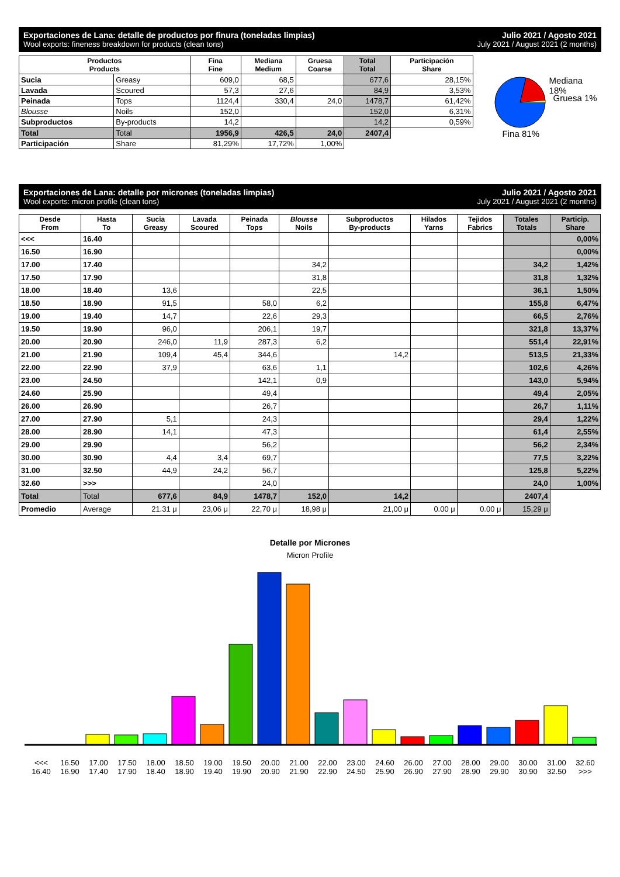Exportaciones de Lana: detalle de productos por finura (toneladas limpias)
Wool exports: fineness breakdown for products (clean tons)
Julio 2021 / Agosto 2021
July 2021 / August 2021 (2 months)
| Productos Products | | Fina Fine | Mediana Medium | Gruesa Coarse | Total Total | Participación Share |
| --- | --- | --- | --- | --- | --- | --- |
| Sucia | Greasy | 609,0 | 68,5 | | 677,6 | 28,15% |
| Lavada | Scoured | 57,3 | 27,6 | | 84,9 | 3,53% |
| Peinada | Tops | 1124,4 | 330,4 | 24,0 | 1478,7 | 61,42% |
| Blousse | Noils | 152,0 | | | 152,0 | 6,31% |
| Subproductos | By-products | 14,2 | | | 14,2 | 0,59% |
| Total | Total | 1956,9 | 426,5 | 24,0 | 2407,4 | |
| Participación | Share | 81,29% | 17,72% | 1,00% | | |
Mediana 18%
Gruesa 1%
Fina 81%
Exportaciones de Lana: detalle por micrones (toneladas limpias)
Wool exports: micron profile (clean tons)
Julio 2021 / Agosto 2021
July 2021 / August 2021 (2 months)
| Desde From | Hasta To | Sucia Greasy | Lavada Scoured | Peinada Tops | Blousse Noils | Subproductos By-products | Hilados Yarns | Tejidos Fabrics | Totales Totals | Particip. Share |
| --- | --- | --- | --- | --- | --- | --- | --- | --- | --- | --- |
| <<< | 16.40 | | | | | | | | | 0,00% |
| 16.50 | 16.90 | | | | | | | | | 0,00% |
| 17.00 | 17.40 | | | | 34,2 | | | | 34,2 | 1,42% |
| 17.50 | 17.90 | | | | 31,8 | | | | 31,8 | 1,32% |
| 18.00 | 18.40 | 13,6 | | | 22,5 | | | | 36,1 | 1,50% |
| 18.50 | 18.90 | 91,5 | | 58,0 | 6,2 | | | | 155,8 | 6,47% |
| 19.00 | 19.40 | 14,7 | | 22,6 | 29,3 | | | | 66,5 | 2,76% |
| 19.50 | 19.90 | 96,0 | | 206,1 | 19,7 | | | | 321,8 | 13,37% |
| 20.00 | 20.90 | 246,0 | 11,9 | 287,3 | 6,2 | | | | 551,4 | 22,91% |
| 21.00 | 21.90 | 109,4 | 45,4 | 344,6 | | 14,2 | | | 513,5 | 21,33% |
| 22.00 | 22.90 | 37,9 | | 63,6 | 1,1 | | | | 102,6 | 4,26% |
| 23.00 | 24.50 | | | 142,1 | 0,9 | | | | 143,0 | 5,94% |
| 24.60 | 25.90 | | | 49,4 | | | | | 49,4 | 2,05% |
| 26.00 | 26.90 | | | 26,7 | | | | | 26,7 | 1,11% |
| 27.00 | 27.90 | 5,1 | | 24,3 | | | | | 29,4 | 1,22% |
| 28.00 | 28.90 | 14,1 | | 47,3 | | | | | 61,4 | 2,55% |
| 29.00 | 29.90 | | | 56,2 | | | | | 56,2 | 2,34% |
| 30.00 | 30.90 | 4,4 | 3,4 | 69,7 | | | | | 77,5 | 3,22% |
| 31.00 | 32.50 | 44,9 | 24,2 | 56,7 | | | | | 125,8 | 5,22% |
| 32.60 | >>> | | | 24,0 | | | | | 24,0 | 1,00% |
| Total | Total | 677,6 | 84,9 | 1478,7 | 152,0 | 14,2 | | | 2407,4 | |
| Promedio | Average | 21.31 μ | 23,06 μ | 22,70 μ | 18,98 μ | 21,00 μ | 0.00 μ | 0.00 μ | 15,29 μ | |
Detalle por Micrones
Micron Profile
<<<
16.40
16.50
16.90
17.00
17.40
17.50
17.90
18.00
18.40
18.50
18.90
19.00
19.40
19.50
19.90
20.00
20.90
21.00
21.90
22.00
22.90
23.00
24.50
24.60
25.90
26.00
26.90
27.00
27.90
28.00
28.90
29.00
29.90
30.00
30.90
31.00
32.50
32.60
>>>